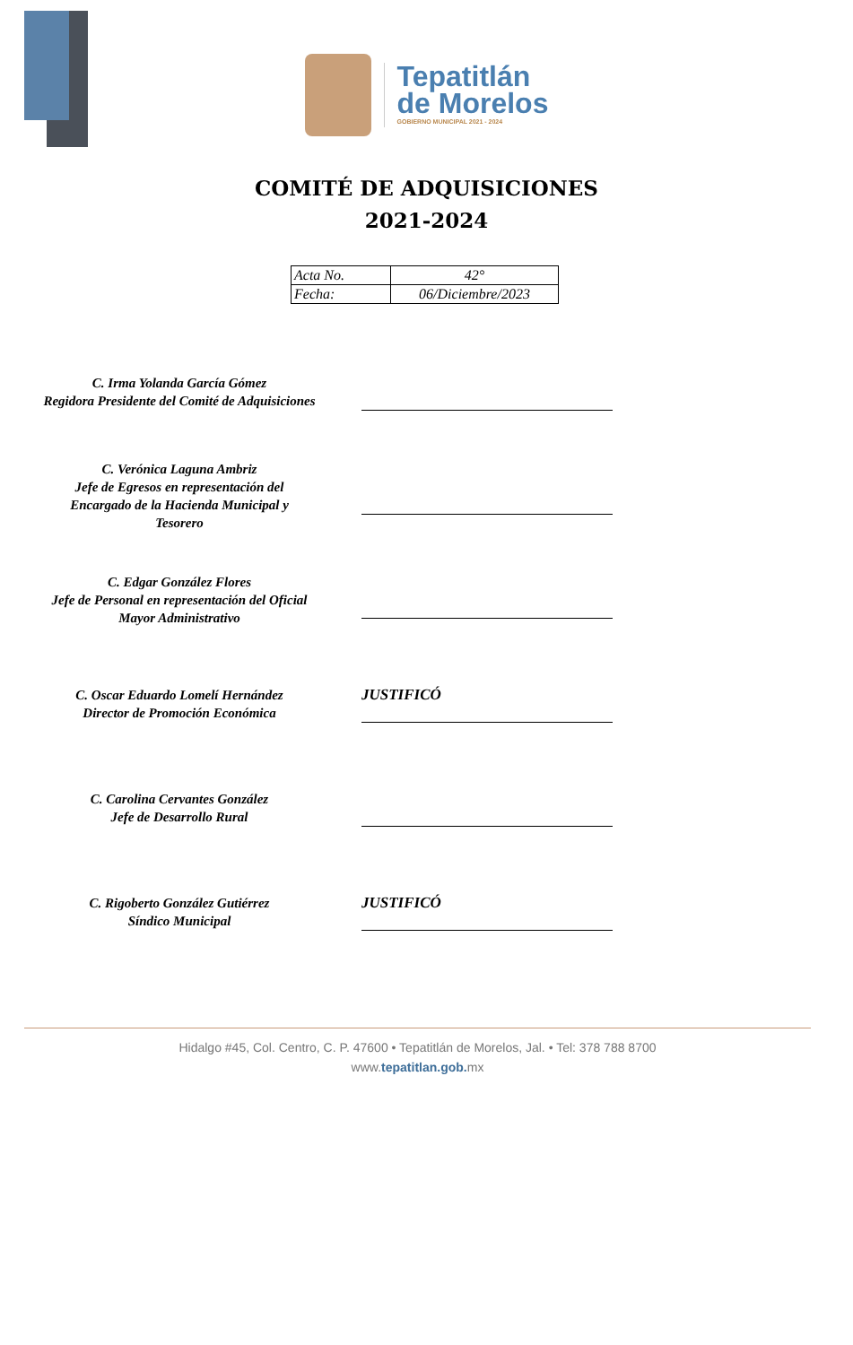Tepatitlán
de Morelos
GOBIERNO MUNICIPAL 2021 - 2024
COMITÉ DE ADQUISICIONES
2021-2024
| Acta No. | 42° |
| Fecha: | 06/Diciembre/2023 |
C. Irma Yolanda García Gómez
Regidora Presidente del Comité de Adquisiciones
C. Verónica Laguna Ambriz
Jefe de Egresos en representación del
Encargado de la Hacienda Municipal y
Tesorero
C. Edgar González Flores
Jefe de Personal en representación del Oficial
Mayor Administrativo
C. Oscar Eduardo Lomelí Hernández
Director de Promoción Económica
JUSTIFICÓ
C. Carolina Cervantes González
Jefe de Desarrollo Rural
C. Rigoberto González Gutiérrez
Síndico Municipal
JUSTIFICÓ
Hidalgo #45, Col. Centro, C. P. 47600 • Tepatitlán de Morelos, Jal. • Tel: 378 788 8700
www.tepatitlan.gob. mx